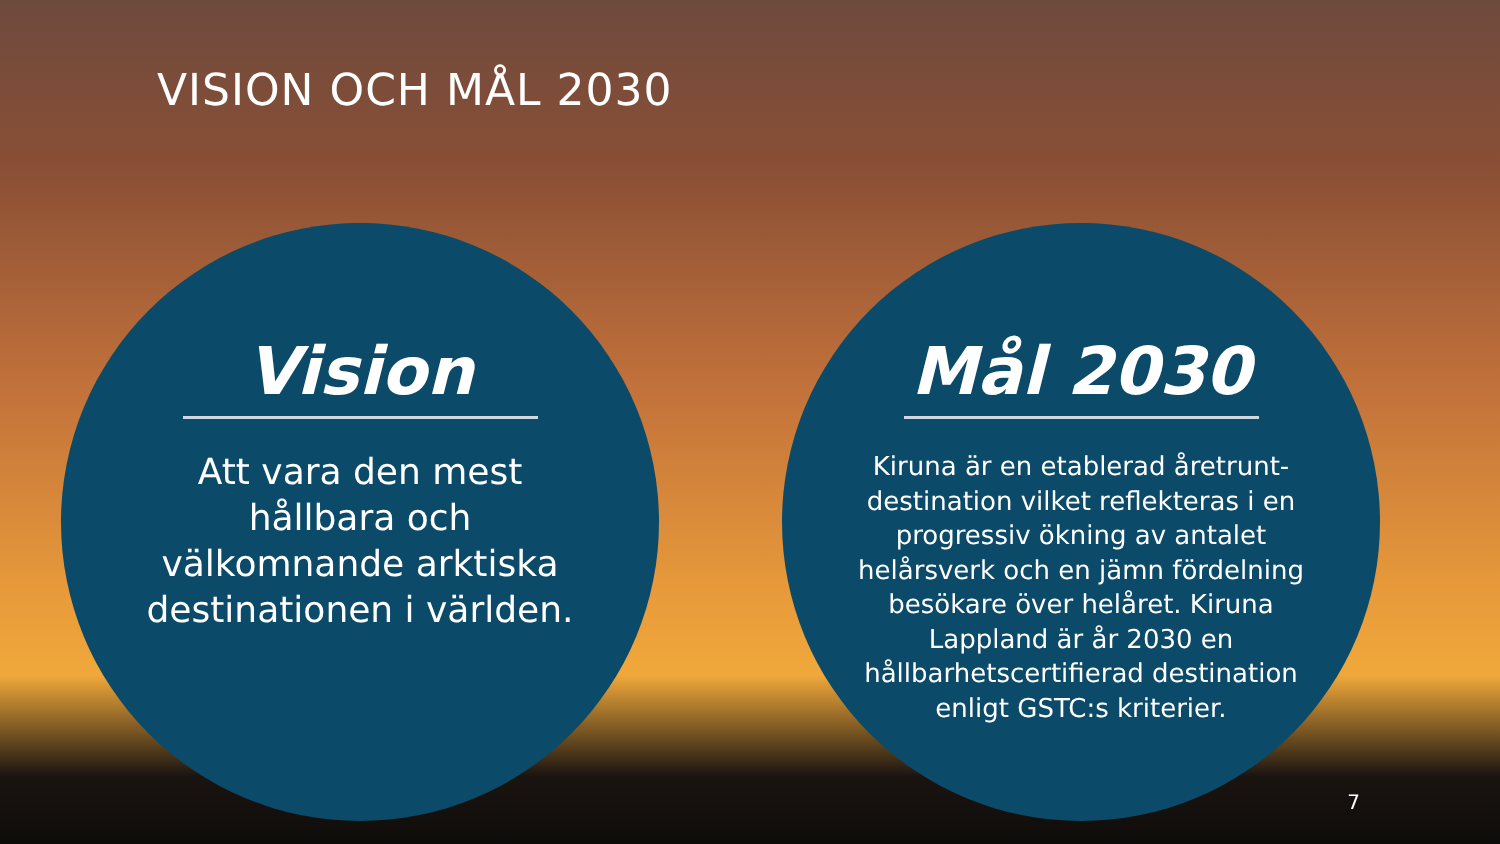VISION OCH MÅL 2030
Vision
Att vara den mest hållbara och välkomnande arktiska destinationen i världen.
Mål 2030
Kiruna är en etablerad åretrunt-destination vilket reflekteras i en progressiv ökning av antalet helårsverk och en jämn fördelning besökare över helåret. Kiruna Lappland är år 2030 en hållbarhetscertifierad destination enligt GSTC:s kriterier.
7